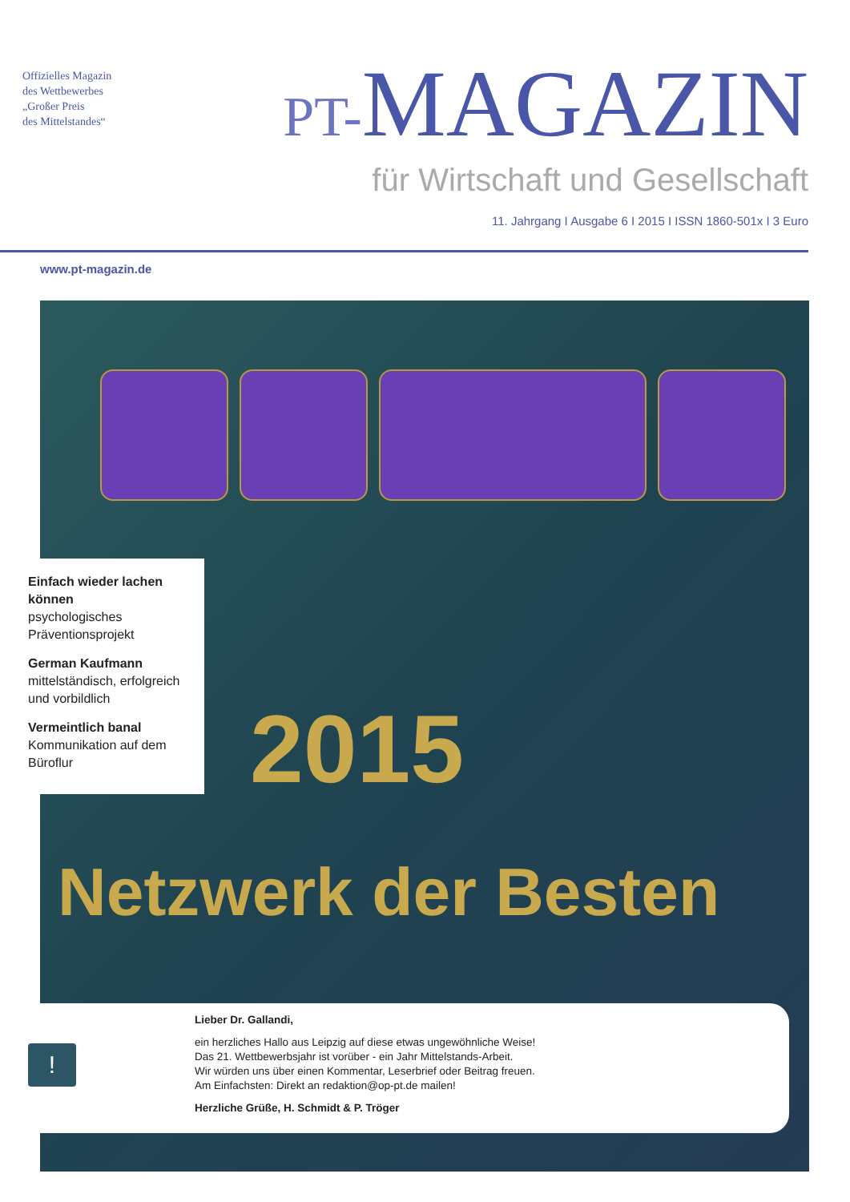Offizielles Magazin
des Wettbewerbes
„Großer Preis
des Mittelstandes“
PT-MAGAZIN
für Wirtschaft und Gesellschaft
11. Jahrgang I Ausgabe 6 I 2015 I ISSN 1860-501x I 3 Euro
www.pt-magazin.de
2015
Netzwerk der Besten
Einfach wieder lachen können
psychologisches Präventionsprojekt
German Kaufmann
mittelständisch, erfolgreich und vorbildlich
Vermeintlich banal
Kommunikation auf dem Büroflur
Lieber Dr. Gallandi,
ein herzliches Hallo aus Leipzig auf diese etwas ungewöhnliche Weise!
Das 21. Wettbewerbsjahr ist vorüber - ein Jahr Mittelstands-Arbeit.
Wir würden uns über einen Kommentar, Leserbrief oder Beitrag freuen.
Am Einfachsten: Direkt an redaktion@op-pt.de mailen!
Herzliche Grüße, H. Schmidt & P. Tröger
!